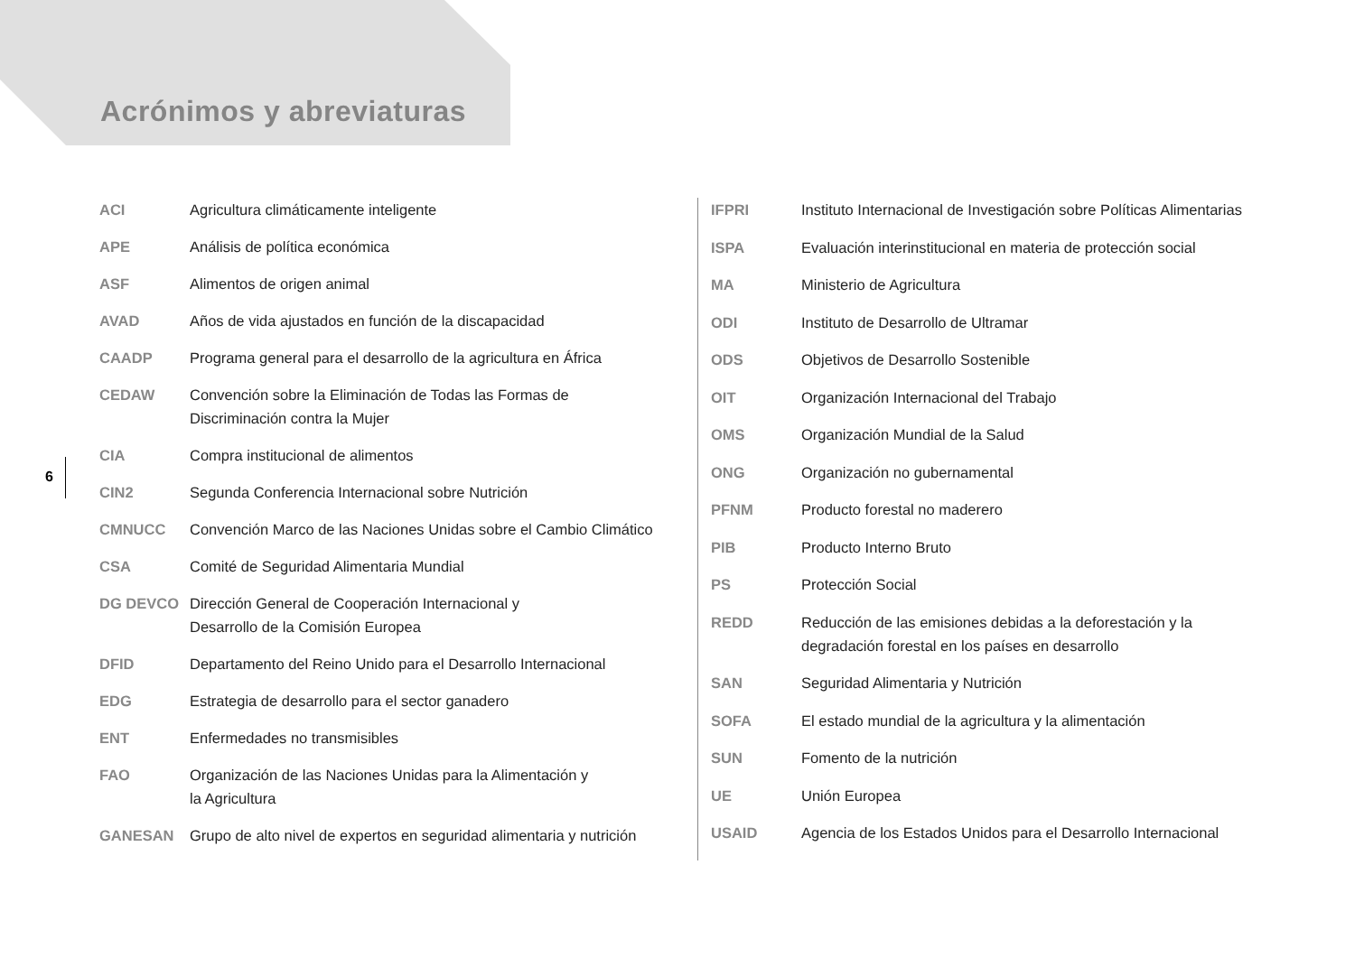Acrónimos y abreviaturas
6
| ACI | Agricultura climáticamente inteligente |
| APE | Análisis de política económica |
| ASF | Alimentos de origen animal |
| AVAD | Años de vida ajustados en función de la discapacidad |
| CAADP | Programa general para el desarrollo de la agricultura en África |
| CEDAW | Convención sobre la Eliminación de Todas las Formas de Discriminación contra la Mujer |
| CIA | Compra institucional de alimentos |
| CIN2 | Segunda Conferencia Internacional sobre Nutrición |
| CMNUCC | Convención Marco de las Naciones Unidas sobre el Cambio Climático |
| CSA | Comité de Seguridad Alimentaria Mundial |
| DG DEVCO | Dirección General de Cooperación Internacional y Desarrollo de la Comisión Europea |
| DFID | Departamento del Reino Unido para el Desarrollo Internacional |
| EDG | Estrategia de desarrollo para el sector ganadero |
| ENT | Enfermedades no transmisibles |
| FAO | Organización de las Naciones Unidas para la Alimentación y la Agricultura |
| GANESAN | Grupo de alto nivel de expertos en seguridad alimentaria y nutrición |
| IFPRI | Instituto Internacional de Investigación sobre Políticas Alimentarias |
| ISPA | Evaluación interinstitucional en materia de protección social |
| MA | Ministerio de Agricultura |
| ODI | Instituto de Desarrollo de Ultramar |
| ODS | Objetivos de Desarrollo Sostenible |
| OIT | Organización Internacional del Trabajo |
| OMS | Organización Mundial de la Salud |
| ONG | Organización no gubernamental |
| PFNM | Producto forestal no maderero |
| PIB | Producto Interno Bruto |
| PS | Protección Social |
| REDD | Reducción de las emisiones debidas a la deforestación y la degradación forestal en los países en desarrollo |
| SAN | Seguridad Alimentaria y Nutrición |
| SOFA | El estado mundial de la agricultura y la alimentación |
| SUN | Fomento de la nutrición |
| UE | Unión Europea |
| USAID | Agencia de los Estados Unidos para el Desarrollo Internacional |